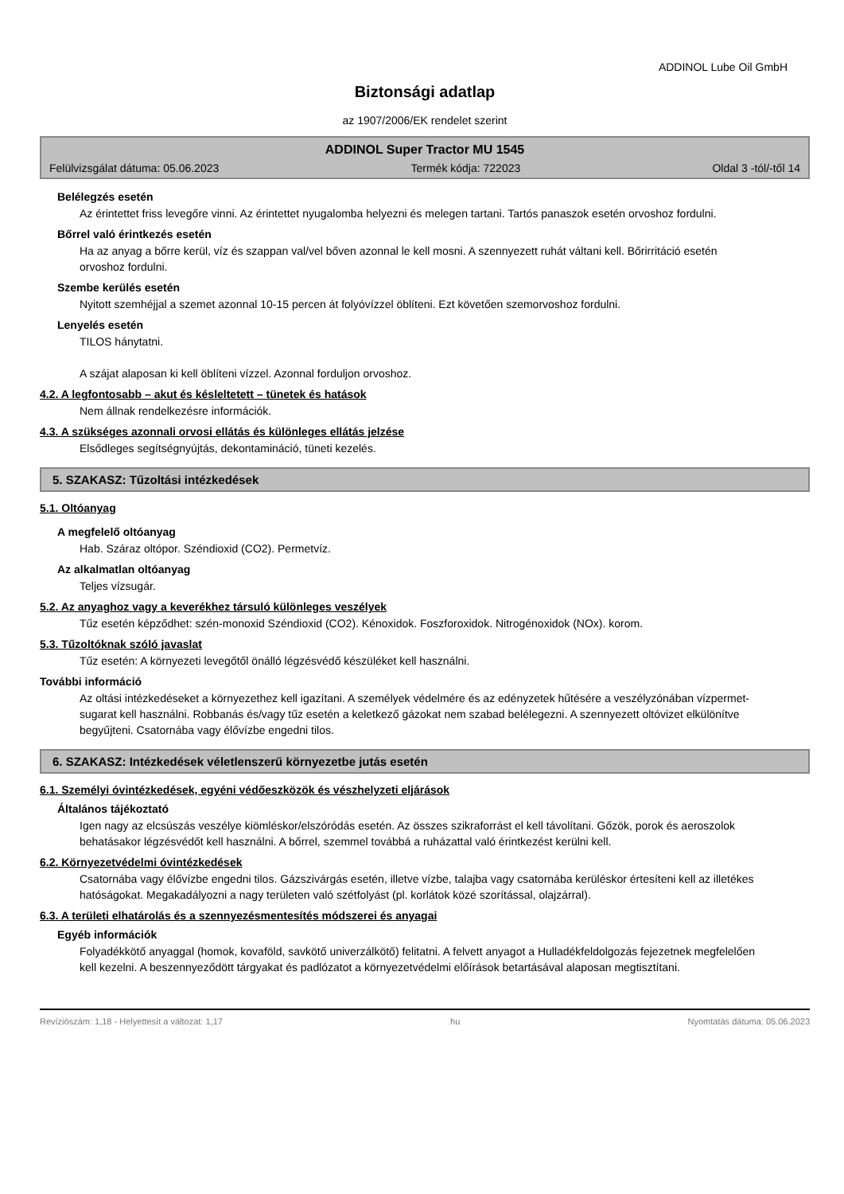ADDINOL Lube Oil GmbH
Biztonsági adatlap
az 1907/2006/EK rendelet szerint
ADDINOL Super Tractor MU 1545
Felülvizsgálat dátuma: 05.06.2023 Termék kódja: 722023 Oldal 3 -tól/-től 14
Belélegzés esetén
Az érintettet friss levegőre vinni. Az érintettet nyugalomba helyezni és melegen tartani. Tartós panaszok esetén orvoshoz fordulni.
Bőrrel való érintkezés esetén
Ha az anyag a bőrre kerül, víz és szappan val/vel bőven azonnal le kell mosni. A szennyezett ruhát váltani kell. Bőrirritáció esetén orvoshoz fordulni.
Szembe kerülés esetén
Nyitott szemhéjjal a szemet azonnal 10-15 percen át folyóvízzel öblíteni. Ezt követően szemorvoshoz fordulni.
Lenyelés esetén
TILOS hánytatni.
A szájat alaposan ki kell öblíteni vízzel. Azonnal forduljon orvoshoz.
4.2. A legfontosabb – akut és késleltetett – tünetek és hatások
Nem állnak rendelkezésre információk.
4.3. A szükséges azonnali orvosi ellátás és különleges ellátás jelzése
Elsődleges segítségnyújtás, dekontamináció, tüneti kezelés.
5. SZAKASZ: Tűzoltási intézkedések
5.1. Oltóanyag
A megfelelő oltóanyag
Hab. Száraz oltópor. Széndioxid (CO2). Permetvíz.
Az alkalmatlan oltóanyag
Teljes vízsugár.
5.2. Az anyaghoz vagy a keverékhez társuló különleges veszélyek
Tűz esetén képződhet: szén-monoxid Széndioxid (CO2). Kénoxidok. Foszforoxidok. Nitrogénoxidok (NOx). korom.
5.3. Tűzoltóknak szóló javaslat
Tűz esetén: A környezeti levegőtől önálló légzésvédő készüléket kell használni.
További információ
Az oltási intézkedéseket a környezethez kell igazítani. A személyek védelmére és az edényzetek hűtésére a veszélyzónában vízpermet-sugarat kell használni. Robbanás és/vagy tűz esetén a keletkező gázokat nem szabad belélegezni. A szennyezett oltóvizet elkülönítve begyűjteni. Csatornába vagy élővízbe engedni tilos.
6. SZAKASZ: Intézkedések véletlenszerű környezetbe jutás esetén
6.1. Személyi óvintézkedések, egyéni védőeszközök és vészhelyzeti eljárások
Általános tájékoztató
Igen nagy az elcsúszás veszélye kiömléskor/elszóródás esetén. Az összes szikraforrást el kell távolítani. Gőzök, porok és aeroszolok behatásakor légzésvédőt kell használni. A bőrrel, szemmel továbbá a ruházattal való érintkezést kerülni kell.
6.2. Környezetvédelmi óvintézkedések
Csatornába vagy élővízbe engedni tilos. Gázszivárgás esetén, illetve vízbe, talajba vagy csatornába kerüléskor értesíteni kell az illetékes hatóságokat. Megakadályozni a nagy területen való szétfolyást (pl. korlátok közé szorítással, olajzárral).
6.3. A területi elhatárolás és a szennyezésmentesítés módszerei és anyagai
Egyéb információk
Folyadékkötő anyaggal (homok, kovaföld, savkötő univerzálkötő) felitatni. A felvett anyagot a Hulladékfeldolgozás fejezetnek megfelelően kell kezelni. A beszennyeződött tárgyakat és padlózatot a környezetvédelmi előírások betartásával alaposan megtisztítani.
Revíziószám: 1,18 - Helyettesít a változat: 1,17 hu Nyomtatás dátuma: 05.06.2023